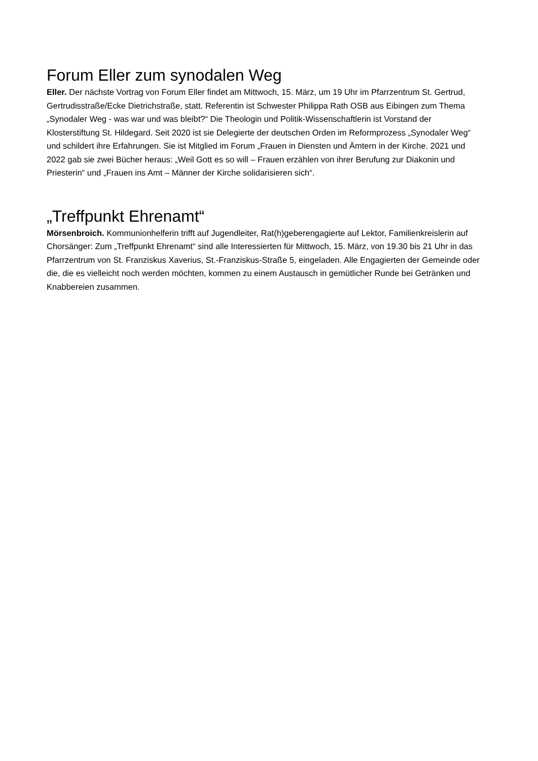Forum Eller zum synodalen Weg
Eller. Der nächste Vortrag von Forum Eller findet am Mittwoch, 15. März, um 19 Uhr im Pfarrzentrum St. Gertrud, Gertrudisstraße/Ecke Dietrichstraße, statt. Referentin ist Schwester Philippa Rath OSB aus Eibingen zum Thema „Synodaler Weg - was war und was bleibt?“ Die Theologin und Politik-Wissenschaftlerin ist Vorstand der Klosterstiftung St. Hildegard. Seit 2020 ist sie Delegierte der deutschen Orden im Reformprozess „Synodaler Weg“ und schildert ihre Erfahrungen. Sie ist Mitglied im Forum „Frauen in Diensten und Ämtern in der Kirche. 2021 und 2022 gab sie zwei Bücher heraus: „Weil Gott es so will – Frauen erzählen von ihrer Berufung zur Diakonin und Priesterin“ und „Frauen ins Amt – Männer der Kirche solidarisieren sich“.
„Treffpunkt Ehrenamt“
Mörsenbroich. Kommunionhelferin trifft auf Jugendleiter, Rat(h)geberengagierte auf Lektor, Familienkreislerin auf Chorsänger: Zum „Treffpunkt Ehrenamt“ sind alle Interessierten für Mittwoch, 15. März, von 19.30 bis 21 Uhr in das Pfarrzentrum von St. Franziskus Xaverius, St.-Franziskus-Straße 5, eingeladen. Alle Engagierten der Gemeinde oder die, die es vielleicht noch werden möchten, kommen zu einem Austausch in gemütlicher Runde bei Getränken und Knabbereien zusammen.